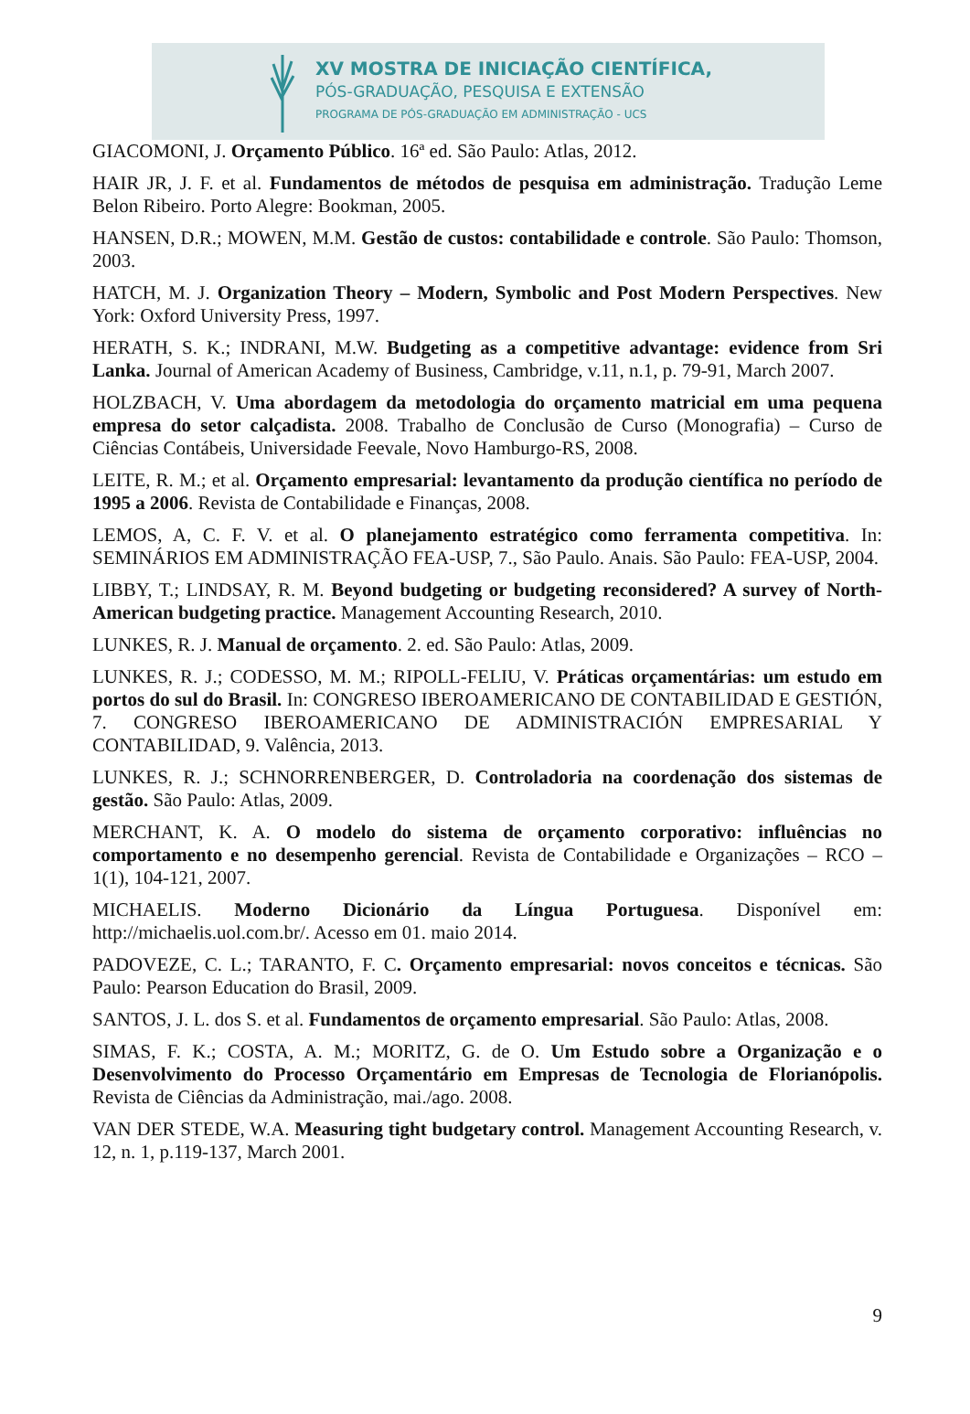XV MOSTRA DE INICIAÇÃO CIENTÍFICA,
PÓS-GRADUAÇÃO, PESQUISA E EXTENSÃO
PROGRAMA DE PÓS-GRADUAÇÃO EM ADMINISTRAÇÃO - UCS
GIACOMONI, J. Orçamento Público. 16ª ed. São Paulo: Atlas, 2012.
HAIR JR, J. F. et al. Fundamentos de métodos de pesquisa em administração. Tradução Leme Belon Ribeiro. Porto Alegre: Bookman, 2005.
HANSEN, D.R.; MOWEN, M.M. Gestão de custos: contabilidade e controle. São Paulo: Thomson, 2003.
HATCH, M. J. Organization Theory – Modern, Symbolic and Post Modern Perspectives. New York: Oxford University Press, 1997.
HERATH, S. K.; INDRANI, M.W. Budgeting as a competitive advantage: evidence from Sri Lanka. Journal of American Academy of Business, Cambridge, v.11, n.1, p. 79-91, March 2007.
HOLZBACH, V. Uma abordagem da metodologia do orçamento matricial em uma pequena empresa do setor calçadista. 2008. Trabalho de Conclusão de Curso (Monografia) – Curso de Ciências Contábeis, Universidade Feevale, Novo Hamburgo-RS, 2008.
LEITE, R. M.; et al. Orçamento empresarial: levantamento da produção científica no período de 1995 a 2006. Revista de Contabilidade e Finanças, 2008.
LEMOS, A, C. F. V. et al. O planejamento estratégico como ferramenta competitiva. In: SEMINÁRIOS EM ADMINISTRAÇÃO FEA-USP, 7., São Paulo. Anais. São Paulo: FEA-USP, 2004.
LIBBY, T.; LINDSAY, R. M. Beyond budgeting or budgeting reconsidered? A survey of North-American budgeting practice. Management Accounting Research, 2010.
LUNKES, R. J. Manual de orçamento. 2. ed. São Paulo: Atlas, 2009.
LUNKES, R. J.; CODESSO, M. M.; RIPOLL-FELIU, V. Práticas orçamentárias: um estudo em portos do sul do Brasil. In: CONGRESO IBEROAMERICANO DE CONTABILIDAD E GESTIÓN, 7. CONGRESO IBEROAMERICANO DE ADMINISTRACIÓN EMPRESARIAL Y CONTABILIDAD, 9. Valência, 2013.
LUNKES, R. J.; SCHNORRENBERGER, D. Controladoria na coordenação dos sistemas de gestão. São Paulo: Atlas, 2009.
MERCHANT, K. A. O modelo do sistema de orçamento corporativo: influências no comportamento e no desempenho gerencial. Revista de Contabilidade e Organizações – RCO – 1(1), 104-121, 2007.
MICHAELIS. Moderno Dicionário da Língua Portuguesa. Disponível em: http://michaelis.uol.com.br/. Acesso em 01. maio 2014.
PADOVEZE, C. L.; TARANTO, F. C. Orçamento empresarial: novos conceitos e técnicas. São Paulo: Pearson Education do Brasil, 2009.
SANTOS, J. L. dos S. et al. Fundamentos de orçamento empresarial. São Paulo: Atlas, 2008.
SIMAS, F. K.; COSTA, A. M.; MORITZ, G. de O. Um Estudo sobre a Organização e o Desenvolvimento do Processo Orçamentário em Empresas de Tecnologia de Florianópolis. Revista de Ciências da Administração, mai./ago. 2008.
VAN DER STEDE, W.A. Measuring tight budgetary control. Management Accounting Research, v. 12, n. 1, p.119-137, March 2001.
9